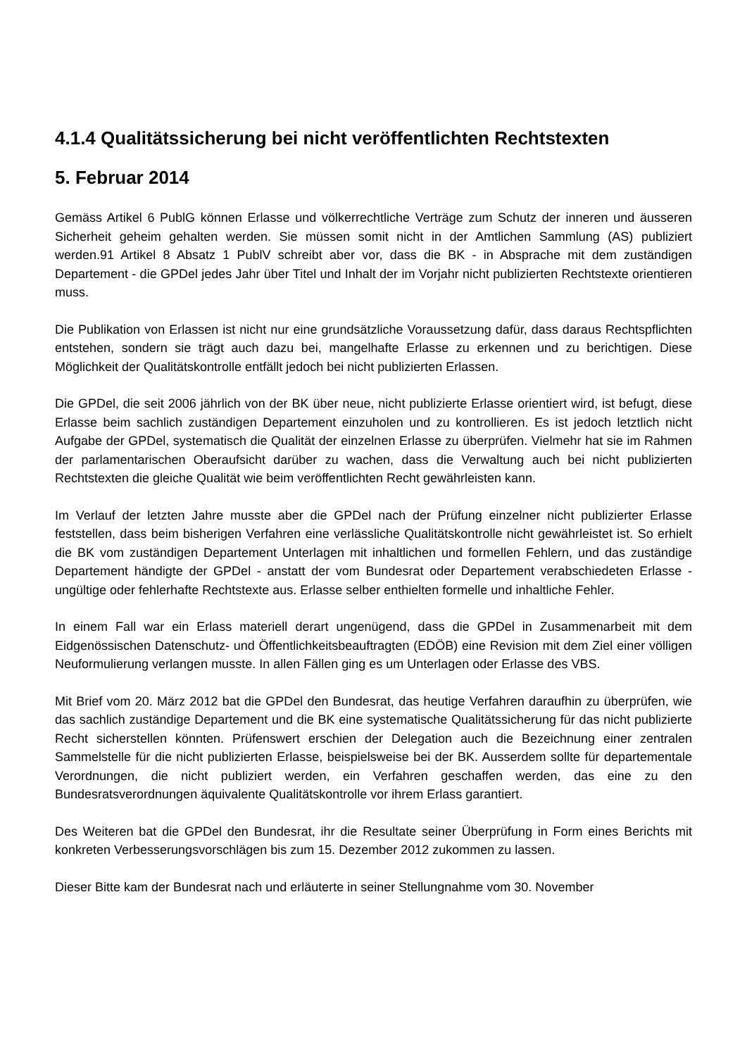4.1.4 Qualitätssicherung bei nicht veröffentlichten Rechtstexten
5. Februar 2014
Gemäss Artikel 6 PublG können Erlasse und völkerrechtliche Verträge zum Schutz der inneren und äusseren Sicherheit geheim gehalten werden. Sie müssen somit nicht in der Amtlichen Sammlung (AS) publiziert werden.91 Artikel 8 Absatz 1 PublV schreibt aber vor, dass die BK - in Absprache mit dem zuständigen Departement - die GPDel jedes Jahr über Titel und Inhalt der im Vorjahr nicht publizierten Rechtstexte orientieren muss.
Die Publikation von Erlassen ist nicht nur eine grundsätzliche Voraussetzung dafür, dass daraus Rechtspflichten entstehen, sondern sie trägt auch dazu bei, mangelhafte Erlasse zu erkennen und zu berichtigen. Diese Möglichkeit der Qualitätskontrolle entfällt jedoch bei nicht publizierten Erlassen.
Die GPDel, die seit 2006 jährlich von der BK über neue, nicht publizierte Erlasse orientiert wird, ist befugt, diese Erlasse beim sachlich zuständigen Departement einzuholen und zu kontrollieren. Es ist jedoch letztlich nicht Aufgabe der GPDel, systematisch die Qualität der einzelnen Erlasse zu überprüfen. Vielmehr hat sie im Rahmen der parlamentarischen Oberaufsicht darüber zu wachen, dass die Verwaltung auch bei nicht publizierten Rechtstexten die gleiche Qualität wie beim veröffentlichten Recht gewährleisten kann.
Im Verlauf der letzten Jahre musste aber die GPDel nach der Prüfung einzelner nicht publizierter Erlasse feststellen, dass beim bisherigen Verfahren eine verlässliche Qualitätskontrolle nicht gewährleistet ist. So erhielt die BK vom zuständigen Departement Unterlagen mit inhaltlichen und formellen Fehlern, und das zuständige Departement händigte der GPDel - anstatt der vom Bundesrat oder Departement verabschiedeten Erlasse - ungültige oder fehlerhafte Rechtstexte aus. Erlasse selber enthielten formelle und inhaltliche Fehler.
In einem Fall war ein Erlass materiell derart ungenügend, dass die GPDel in Zusammenarbeit mit dem Eidgenössischen Datenschutz- und Öffentlichkeitsbeauftragten (EDÖB) eine Revision mit dem Ziel einer völligen Neuformulierung verlangen musste. In allen Fällen ging es um Unterlagen oder Erlasse des VBS.
Mit Brief vom 20. März 2012 bat die GPDel den Bundesrat, das heutige Verfahren daraufhin zu überprüfen, wie das sachlich zuständige Departement und die BK eine systematische Qualitätssicherung für das nicht publizierte Recht sicherstellen könnten. Prüfenswert erschien der Delegation auch die Bezeichnung einer zentralen Sammelstelle für die nicht publizierten Erlasse, beispielsweise bei der BK. Ausserdem sollte für departementale Verordnungen, die nicht publiziert werden, ein Verfahren geschaffen werden, das eine zu den Bundesratsverordnungen äquivalente Qualitätskontrolle vor ihrem Erlass garantiert.
Des Weiteren bat die GPDel den Bundesrat, ihr die Resultate seiner Überprüfung in Form eines Berichts mit konkreten Verbesserungsvorschlägen bis zum 15. Dezember 2012 zukommen zu lassen.
Dieser Bitte kam der Bundesrat nach und erläuterte in seiner Stellungnahme vom 30. November